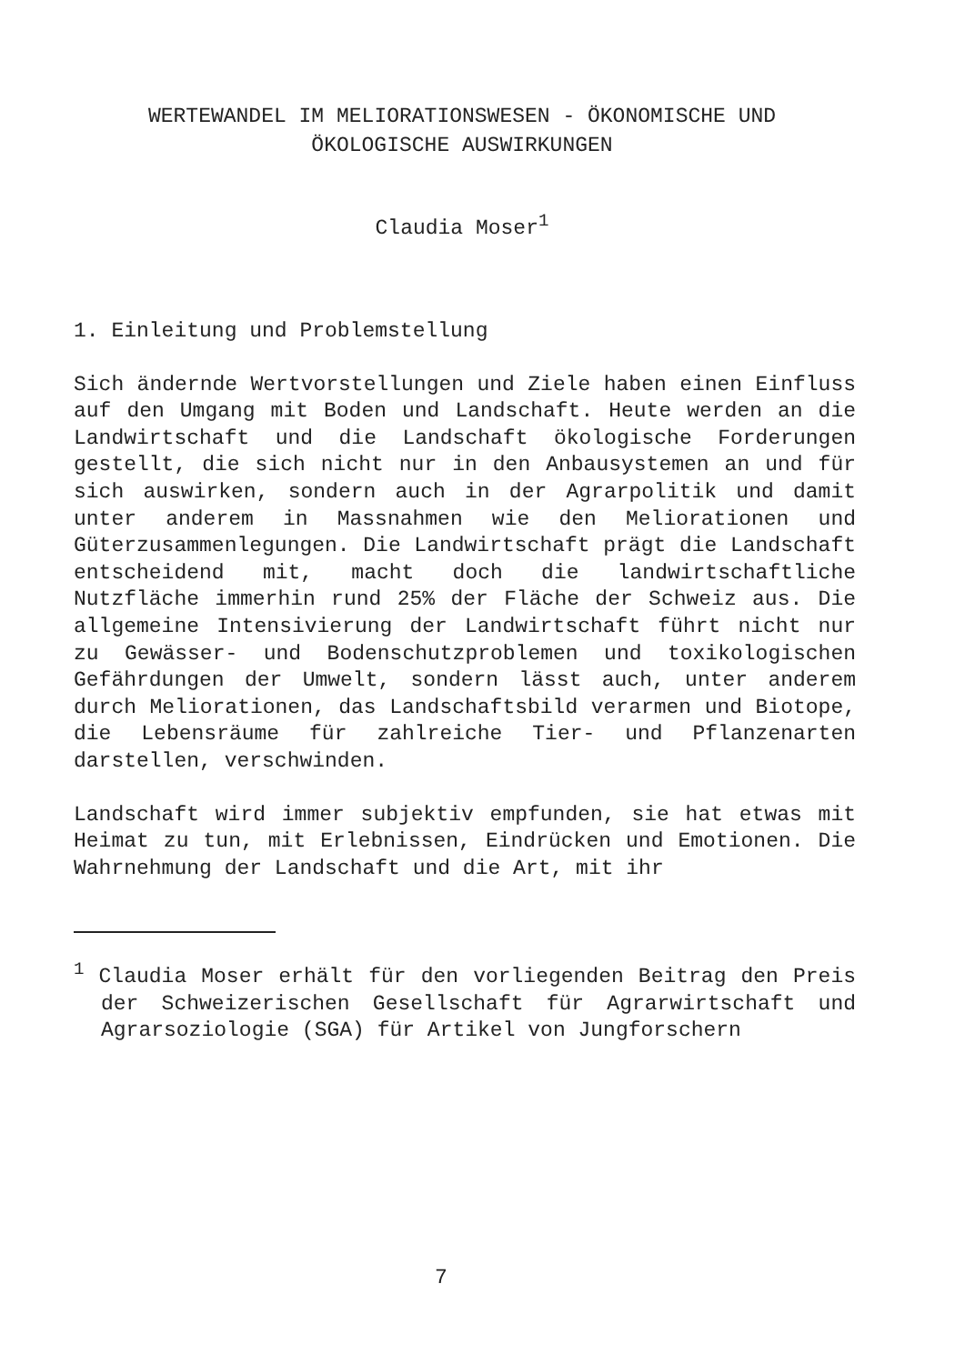WERTEWANDEL IM MELIORATIONSWESEN - ÖKONOMISCHE UND
ÖKOLOGISCHE AUSWIRKUNGEN
Claudia Moser<sup>1</sup>
1. Einleitung und Problemstellung
Sich ändernde Wertvorstellungen und Ziele haben einen Einfluss auf den Umgang mit Boden und Landschaft. Heute werden an die Landwirtschaft und die Landschaft ökologische Forderungen gestellt, die sich nicht nur in den Anbausystemen an und für sich auswirken, sondern auch in der Agrarpolitik und damit unter anderem in Massnahmen wie den Meliorationen und Güterzusammenlegungen. Die Landwirtschaft prägt die Landschaft entscheidend mit, macht doch die landwirtschaftliche Nutzfläche immerhin rund 25% der Fläche der Schweiz aus. Die allgemeine Intensivierung der Landwirtschaft führt nicht nur zu Gewässer- und Bodenschutzproblemen und toxikologischen Gefährdungen der Umwelt, sondern lässt auch, unter anderem durch Meliorationen, das Landschaftsbild verarmen und Biotope, die Lebensräume für zahlreiche Tier- und Pflanzenarten darstellen, verschwinden.
Landschaft wird immer subjektiv empfunden, sie hat etwas mit Heimat zu tun, mit Erlebnissen, Eindrücken und Emotionen. Die Wahrnehmung der Landschaft und die Art, mit ihr
<sup>1</sup> Claudia Moser erhält für den vorliegenden Beitrag den Preis der Schweizerischen Gesellschaft für Agrarwirtschaft und Agrarsoziologie (SGA) für Artikel von Jungforschern
7